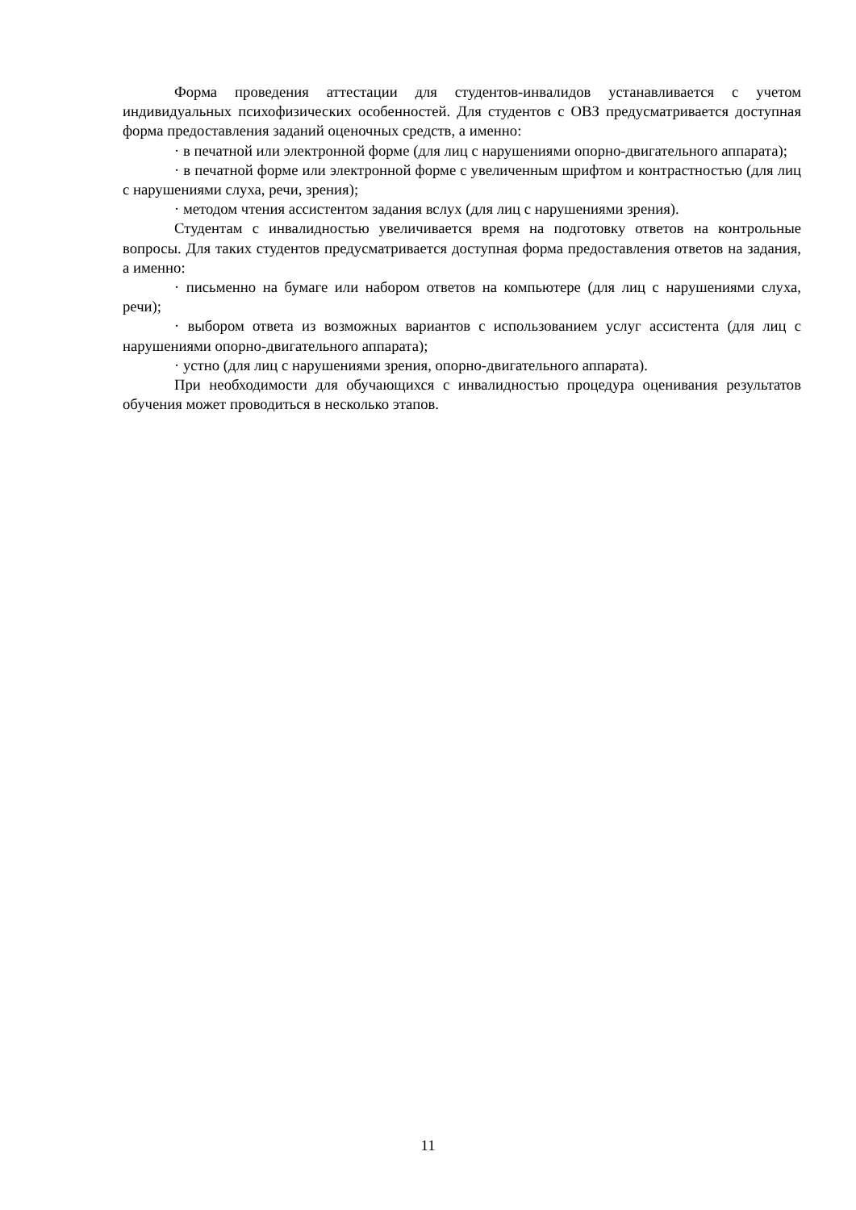Форма проведения аттестации для студентов-инвалидов устанавливается с учетом индивидуальных психофизических особенностей. Для студентов с ОВЗ предусматривается доступная форма предоставления заданий оценочных средств, а именно:
· в печатной или электронной форме (для лиц с нарушениями опорно-двигательного аппарата);
· в печатной форме или электронной форме с увеличенным шрифтом и контрастностью (для лиц с нарушениями слуха, речи, зрения);
· методом чтения ассистентом задания вслух (для лиц с нарушениями зрения).
Студентам с инвалидностью увеличивается время на подготовку ответов на контрольные вопросы. Для таких студентов предусматривается доступная форма предоставления ответов на задания, а именно:
· письменно на бумаге или набором ответов на компьютере (для лиц с нарушениями слуха, речи);
· выбором ответа из возможных вариантов с использованием услуг ассистента (для лиц с нарушениями опорно-двигательного аппарата);
· устно (для лиц с нарушениями зрения, опорно-двигательного аппарата).
При необходимости для обучающихся с инвалидностью процедура оценивания результатов обучения может проводиться в несколько этапов.
11